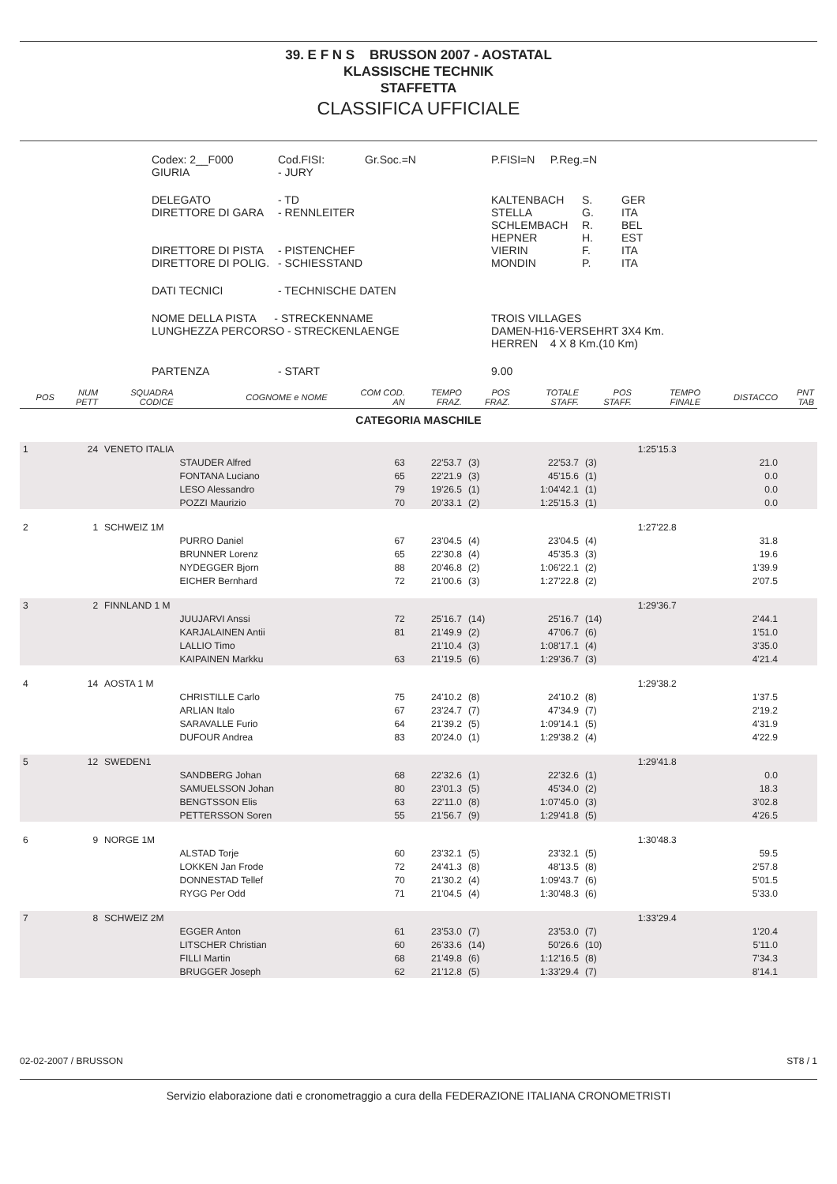39. E F N S BRUSSON 2007 - AOSTATAL
KLASSISCHE TECHNIK
STAFFETTA
CLASSIFICA UFFICIALE
| Codex: 2__F000 GIURIA | Cod.FISI: - JURY | Gr.Soc.=N | P.FISI=N P.Reg.=N | | |
| DELEGATO DIRETTORE DI GARA DIRETTORE DI PISTA DIRETTORE DI POLIG. | - TD - RENNLEITER - PISTENCHEF - SCHIESSTAND | | KALTENBACH STELLA SCHLEMBACH HEPNER VIERIN MONDIN | S. G. R. H. F. P. | GER ITA BEL EST ITA ITA |
| DATI TECNICI | - TECHNISCHE DATEN | | | | |
| NOME DELLA PISTA - STRECKENNAME LUNGHEZZA PERCORSO - STRECKENLAENGE | | | TROIS VILLAGES DAMEN-H16-VERSEHRT 3X4 Km. HERREN 4 X 8 Km.(10 Km) | | |
| PARTENZA | - START | | 9.00 | | |
| POS | NUM PETT | SQUADRA CODICE | COGNOME e NOME | COM COD. AN | TEMPO FRAZ. | POS FRAZ. | TOTALE STAFF. | POS STAFF. | TEMPO FINALE | DISTACCO | PNT TAB |
| --- | --- | --- | --- | --- | --- | --- | --- | --- | --- | --- | --- |
| CATEGORIA MASCHILE | | | | | | | | | | | |
| 1 | 24 | VENETO ITALIA | | | | | | | 1:25'15.3 | | |
| | | | STAUDER Alfred | 63 | 22'53.7 | (3) | 22'53.7 | (3) | | 21.0 | |
| | | | FONTANA Luciano | 65 | 22'21.9 | (3) | 45'15.6 | (1) | | 0.0 | |
| | | | LESO Alessandro | 79 | 19'26.5 | (1) | 1:04'42.1 | (1) | | 0.0 | |
| | | | POZZI Maurizio | 70 | 20'33.1 | (2) | 1:25'15.3 | (1) | | 0.0 | |
| 2 | 1 | SCHWEIZ 1M | | | | | | | 1:27'22.8 | | |
| | | | PURRO Daniel | 67 | 23'04.5 | (4) | 23'04.5 | (4) | | 31.8 | |
| | | | BRUNNER Lorenz | 65 | 22'30.8 | (4) | 45'35.3 | (3) | | 19.6 | |
| | | | NYDEGGER Bjorn | 88 | 20'46.8 | (2) | 1:06'22.1 | (2) | | 1'39.9 | |
| | | | EICHER Bernhard | 72 | 21'00.6 | (3) | 1:27'22.8 | (2) | | 2'07.5 | |
| 3 | 2 | FINNLAND 1 M | | | | | | | 1:29'36.7 | | |
| | | | JUUJARVI Anssi | 72 | 25'16.7 | (14) | 25'16.7 | (14) | | 2'44.1 | |
| | | | KARJALAINEN Antii | 81 | 21'49.9 | (2) | 47'06.7 | (6) | | 1'51.0 | |
| | | | LALLIO Timo | | 21'10.4 | (3) | 1:08'17.1 | (4) | | 3'35.0 | |
| | | | KAIPAINEN Markku | 63 | 21'19.5 | (6) | 1:29'36.7 | (3) | | 4'21.4 | |
| 4 | 14 | AOSTA 1 M | | | | | | | 1:29'38.2 | | |
| | | | CHRISTILLE Carlo | 75 | 24'10.2 | (8) | 24'10.2 | (8) | | 1'37.5 | |
| | | | ARLIAN Italo | 67 | 23'24.7 | (7) | 47'34.9 | (7) | | 2'19.2 | |
| | | | SARAVALLE Furio | 64 | 21'39.2 | (5) | 1:09'14.1 | (5) | | 4'31.9 | |
| | | | DUFOUR Andrea | 83 | 20'24.0 | (1) | 1:29'38.2 | (4) | | 4'22.9 | |
| 5 | 12 | SWEDEN1 | | | | | | | 1:29'41.8 | | |
| | | | SANDBERG Johan | 68 | 22'32.6 | (1) | 22'32.6 | (1) | | 0.0 | |
| | | | SAMUELSSON Johan | 80 | 23'01.3 | (5) | 45'34.0 | (2) | | 18.3 | |
| | | | BENGTSSON Elis | 63 | 22'11.0 | (8) | 1:07'45.0 | (3) | | 3'02.8 | |
| | | | PETTERSSON Soren | 55 | 21'56.7 | (9) | 1:29'41.8 | (5) | | 4'26.5 | |
| 6 | 9 | NORGE 1M | | | | | | | 1:30'48.3 | | |
| | | | ALSTAD Torje | 60 | 23'32.1 | (5) | 23'32.1 | (5) | | 59.5 | |
| | | | LOKKEN Jan Frode | 72 | 24'41.3 | (8) | 48'13.5 | (8) | | 2'57.8 | |
| | | | DONNESTAD Tellef | 70 | 21'30.2 | (4) | 1:09'43.7 | (6) | | 5'01.5 | |
| | | | RYGG Per Odd | 71 | 21'04.5 | (4) | 1:30'48.3 | (6) | | 5'33.0 | |
| 7 | 8 | SCHWEIZ 2M | | | | | | | 1:33'29.4 | | |
| | | | EGGER Anton | 61 | 23'53.0 | (7) | 23'53.0 | (7) | | 1'20.4 | |
| | | | LITSCHER Christian | 60 | 26'33.6 | (14) | 50'26.6 | (10) | | 5'11.0 | |
| | | | FILLI Martin | 68 | 21'49.8 | (6) | 1:12'16.5 | (8) | | 7'34.3 | |
| | | | BRUGGER Joseph | 62 | 21'12.8 | (5) | 1:33'29.4 | (7) | | 8'14.1 | |
02-02-2007 / BRUSSON ST8 / 1
Servizio elaborazione dati e cronometraggio a cura della FEDERAZIONE ITALIANA CRONOMETRISTI